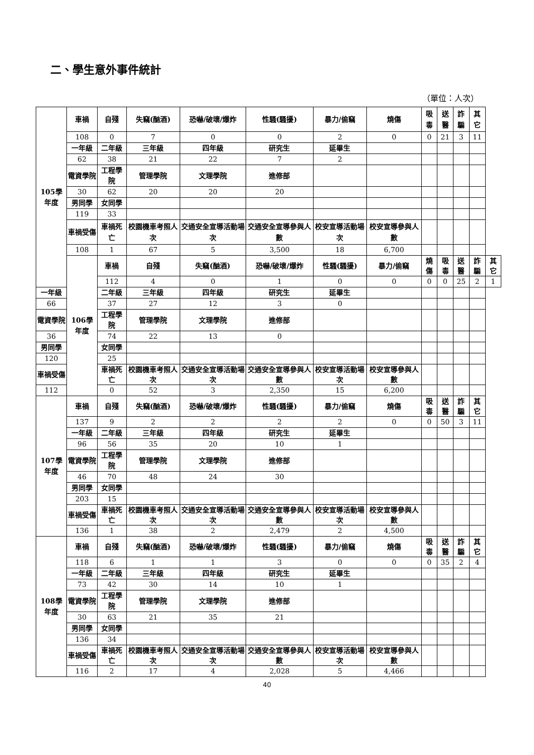二、學生意外事件統計
（單位：人次）
| 105學年度 | 車禍 | 自殘 | 失竊(酗酒) | 恐嚇/破壞/爆炸 | 性騷(騷擾) | 暴力/偷竊 | 燒傷 | 吸毒 | 送醫 | 詐騙 | 其它 | |
| | 108 | 0 | 7 | 0 | 0 | 2 | 0 | 0 | 21 | 3 | 11 | |
| | 一年級 | 二年級 | 三年級 | 四年級 | 研究生 | 延畢生 | | | | | | |
| | 62 | 38 | 21 | 22 | 7 | 2 | | | | | | |
| | 電資學院 | 工程學院 | 管理學院 | 文理學院 | 進修部 | | | | | | | |
| | 30 | 62 | 20 | 20 | 20 | | | | | | | |
| | 男同學 | 女同學 | | | | | | | | | | |
| | 119 | 33 | | | | | | | | | | |
| | 車禍受傷 | 車禍死亡 | 校園機車考照人次 | 交通安全宣導活動場次 | 交通安全宣導參與人數 | 校安宣導活動場次 | 校安宣導參與人數 | | | | | |
| | 108 | 1 | 67 | 5 | 3,500 | 18 | 6,700 | | | | | |
| | 106學年度 | 車禍 | 自殘 | 失竊(酗酒) | 恐嚇/破壞/爆炸 | 性騷(騷擾) | 暴力/偷竊 | 燒傷 | 吸毒 | 送醫 | 詐騙 | 其它 |
| | | 112 | 4 | 0 | 1 | 0 | 0 | 0 | 0 | 25 | 2 | 1 |
| 一年級 | | 二年級 | 三年級 | 四年級 | 研究生 | 延畢生 | | | | | | |
| 66 | | 37 | 27 | 12 | 3 | 0 | | | | | | |
| 電資學院 | | 工程學院 | 管理學院 | 文理學院 | 進修部 | | | | | | | |
| 36 | | 74 | 22 | 13 | 0 | | | | | | | |
| 男同學 | | 女同學 | | | | | | | | | | |
| 120 | | 25 | | | | | | | | | | |
| 車禍受傷 | | 車禍死亡 | 校園機車考照人次 | 交通安全宣導活動場次 | 交通安全宣導參與人數 | 校安宣導活動場次 | 校安宣導參與人數 | | | | | |
| 112 | | 0 | 52 | 3 | 2,350 | 15 | 6,200 | | | | | |
| 107學年度 | 車禍 | 自殘 | 失竊(酗酒) | 恐嚇/破壞/爆炸 | 性騷(騷擾) | 暴力/偷竊 | 燒傷 | 吸毒 | 送醫 | 詐騙 | 其它 | |
| | 137 | 9 | 2 | 2 | 2 | 2 | 0 | 0 | 50 | 3 | 11 | |
| | 一年級 | 二年級 | 三年級 | 四年級 | 研究生 | 延畢生 | | | | | | |
| | 96 | 56 | 35 | 20 | 10 | 1 | | | | | | |
| | 電資學院 | 工程學院 | 管理學院 | 文理學院 | 進修部 | | | | | | | |
| | 46 | 70 | 48 | 24 | 30 | | | | | | | |
| | 男同學 | 女同學 | | | | | | | | | | |
| | 203 | 15 | | | | | | | | | | |
| | 車禍受傷 | 車禍死亡 | 校園機車考照人次 | 交通安全宣導活動場次 | 交通安全宣導參與人數 | 校安宣導活動場次 | 校安宣導參與人數 | | | | | |
| | 136 | 1 | 38 | 2 | 2,479 | 2 | 4,500 | | | | | |
| 108學年度 | 車禍 | 自殘 | 失竊(酗酒) | 恐嚇/破壞/爆炸 | 性騷(騷擾) | 暴力/偷竊 | 燒傷 | 吸毒 | 送醫 | 詐騙 | 其它 | |
| | 118 | 6 | 1 | 1 | 3 | 0 | 0 | 0 | 35 | 2 | 4 | |
| | 一年級 | 二年級 | 三年級 | 四年級 | 研究生 | 延畢生 | | | | | | |
| | 73 | 42 | 30 | 14 | 10 | 1 | | | | | | |
| | 電資學院 | 工程學院 | 管理學院 | 文理學院 | 進修部 | | | | | | | |
| | 30 | 63 | 21 | 35 | 21 | | | | | | | |
| | 男同學 | 女同學 | | | | | | | | | | |
| | 136 | 34 | | | | | | | | | | |
| | 車禍受傷 | 車禍死亡 | 校園機車考照人次 | 交通安全宣導活動場次 | 交通安全宣導參與人數 | 校安宣導活動場次 | 校安宣導參與人數 | | | | | |
| | 116 | 2 | 17 | 4 | 2,028 | 5 | 4,466 | | | | | |
40